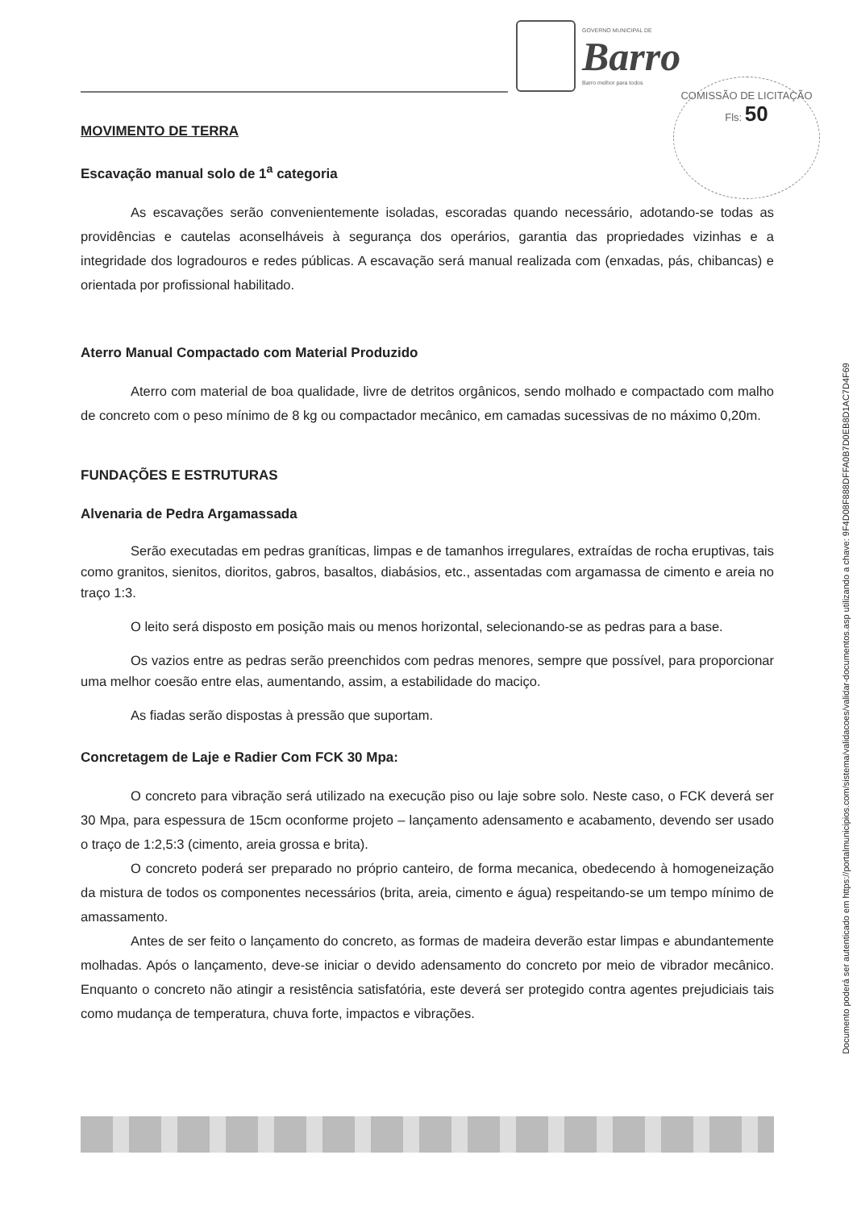GOVERNO MUNICIPAL DE
Barro
Barro melhor para todos
COMISSÃO DE LICITAÇÃO
Fls: 50
MOVIMENTO DE TERRA
Escavação manual solo de 1<sup>a</sup> categoria
As escavações serão convenientemente isoladas, escoradas quando necessário, adotando-se todas as providências e cautelas aconselháveis à segurança dos operários, garantia das propriedades vizinhas e a integridade dos logradouros e redes públicas. A escavação será manual realizada com (enxadas, pás, chibancas) e orientada por profissional habilitado.
Aterro Manual Compactado com Material Produzido
Aterro com material de boa qualidade, livre de detritos orgânicos, sendo molhado e compactado com malho de concreto com o peso mínimo de 8 kg ou compactador mecânico, em camadas sucessivas de no máximo 0,20m.
FUNDAÇÕES E ESTRUTURAS
Alvenaria de Pedra Argamassada
Serão executadas em pedras graníticas, limpas e de tamanhos irregulares, extraídas de rocha eruptivas, tais como granitos, sienitos, dioritos, gabros, basaltos, diabásios, etc., assentadas com argamassa de cimento e areia no traço 1:3.
O leito será disposto em posição mais ou menos horizontal, selecionando-se as pedras para a base.
Os vazios entre as pedras serão preenchidos com pedras menores, sempre que possível, para proporcionar uma melhor coesão entre elas, aumentando, assim, a estabilidade do maciço.
As fiadas serão dispostas à pressão que suportam.
Concretagem de Laje e Radier Com FCK 30 Mpa:
O concreto para vibração será utilizado na execução piso ou laje sobre solo. Neste caso, o FCK deverá ser 30 Mpa, para espessura de 15cm oconforme projeto – lançamento adensamento e acabamento, devendo ser usado o traço de 1:2,5:3 (cimento, areia grossa e brita).
O concreto poderá ser preparado no próprio canteiro, de forma mecanica, obedecendo à homogeneização da mistura de todos os componentes necessários (brita, areia, cimento e água) respeitando-se um tempo mínimo de amassamento.
Antes de ser feito o lançamento do concreto, as formas de madeira deverão estar limpas e abundantemente molhadas. Após o lançamento, deve-se iniciar o devido adensamento do concreto por meio de vibrador mecânico. Enquanto o concreto não atingir a resistência satisfatória, este deverá ser protegido contra agentes prejudiciais tais como mudança de temperatura, chuva forte, impactos e vibrações.
Documento poderá ser autenticado em https://portalmunicipios.com/sistema/validacoes/validar-documentos.asp utilizando a chave: 9F4D08F888DFFA0B7D0EB8D1AC7D4F69